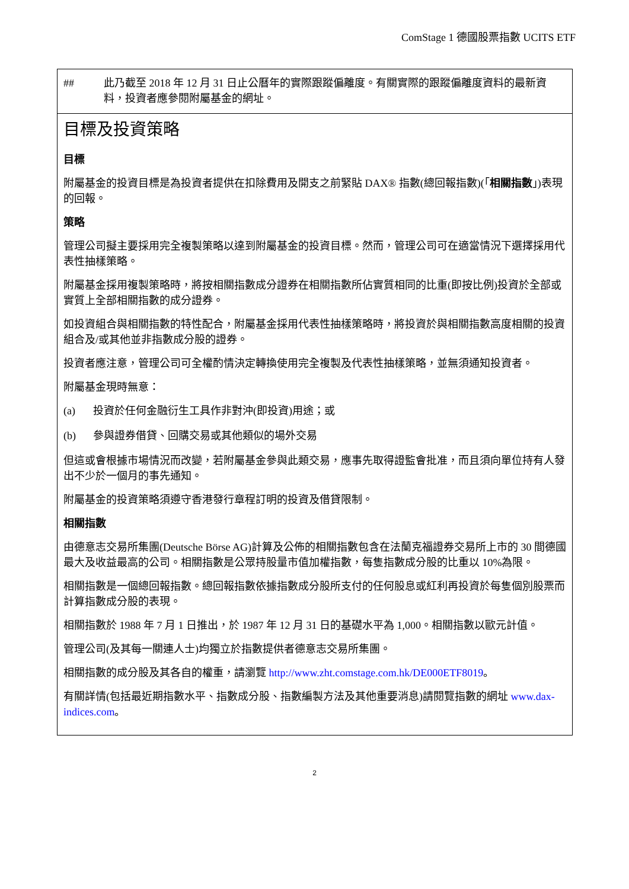ComStage 1 德國股票指數 UCITS ETF
## 此乃截至 2018 年 12 月 31 日止公曆年的實際跟蹤偏離度。有關實際的跟蹤偏離度資料的最新資料，投資者應參閱附屬基金的網址。
目標及投資策略
目標
附屬基金的投資目標是為投資者提供在扣除費用及開支之前緊貼 DAX® 指數(總回報指數)(「相關指數」)表現的回報。
策略
管理公司擬主要採用完全複製策略以達到附屬基金的投資目標。然而，管理公司可在適當情況下選擇採用代表性抽樣策略。
附屬基金採用複製策略時，將按相關指數成分證券在相關指數所佔實質相同的比重(即按比例)投資於全部或實質上全部相關指數的成分證券。
如投資組合與相關指數的特性配合，附屬基金採用代表性抽樣策略時，將投資於與相關指數高度相關的投資組合及/或其他並非指數成分股的證券。
投資者應注意，管理公司可全權酌情決定轉換使用完全複製及代表性抽樣策略，並無須通知投資者。
附屬基金現時無意：
(a) 投資於任何金融衍生工具作非對沖(即投資)用途；或
(b) 參與證券借貸、回購交易或其他類似的場外交易
但這或會根據市場情況而改變，若附屬基金參與此類交易，應事先取得證監會批准，而且須向單位持有人發出不少於一個月的事先通知。
附屬基金的投資策略須遵守香港發行章程訂明的投資及借貸限制。
相關指數
由德意志交易所集團(Deutsche Börse AG)計算及公佈的相關指數包含在法蘭克福證券交易所上市的 30 間德國最大及收益最高的公司。相關指數是公眾持股量市值加權指數，每隻指數成分股的比重以 10%為限。
相關指數是一個總回報指數。總回報指數依據指數成分股所支付的任何股息或紅利再投資於每隻個別股票而計算指數成分股的表現。
相關指數於 1988 年 7 月 1 日推出，於 1987 年 12 月 31 日的基礎水平為 1,000。相關指數以歐元計值。
管理公司(及其每一關連人士)均獨立於指數提供者德意志交易所集團。
相關指數的成分股及其各自的權重，請瀏覽 http://www.zht.comstage.com.hk/DE000ETF8019。
有關詳情(包括最近期指數水平、指數成分股、指數編製方法及其他重要消息)請閱覽指數的網址 www.dax-indices.com。
2